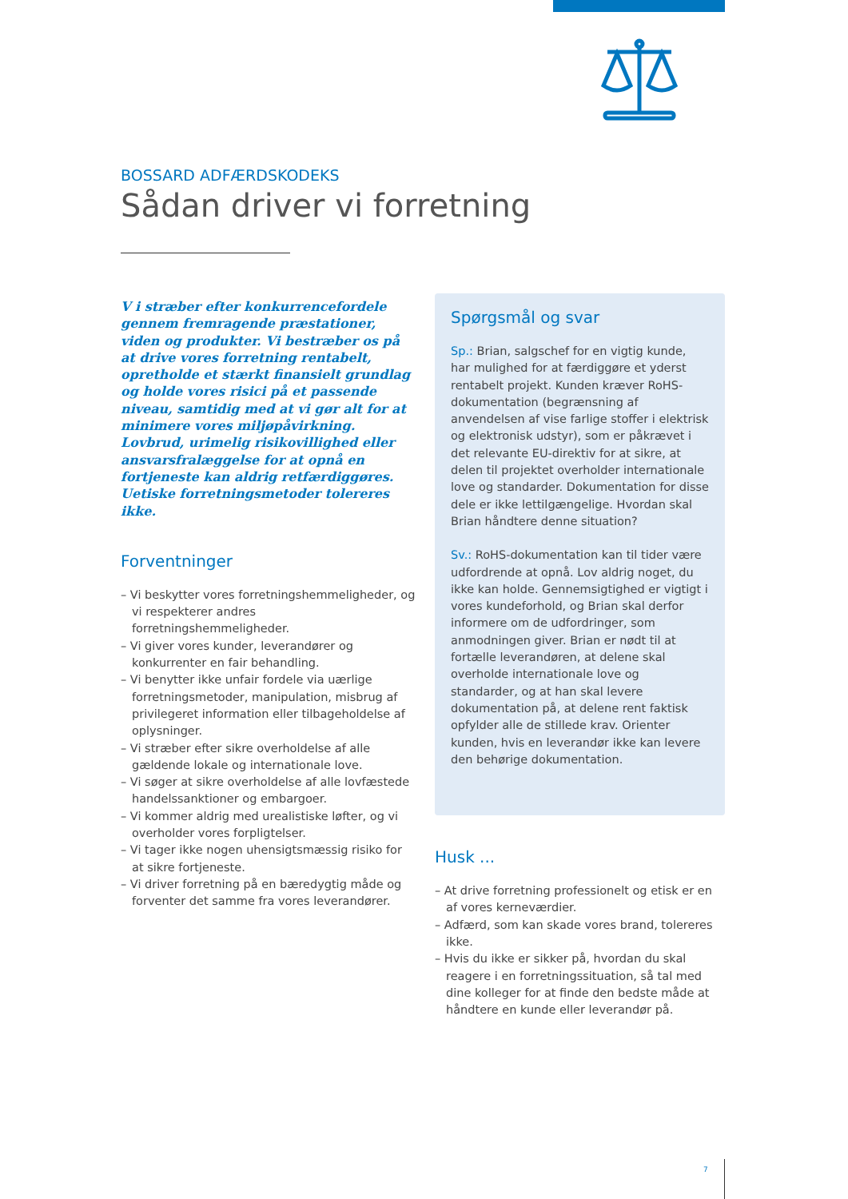BOSSARD ADFÆRDSKODEKS
Sådan driver vi forretning
V i stræber efter konkurrencefordele gennem fremragende præstationer, viden og produkter. Vi bestræber os på at drive vores forretning rentabelt, opretholde et stærkt finansielt grundlag og holde vores risici på et passende niveau, samtidig med at vi gør alt for at minimere vores miljøpåvirkning. Lovbrud, urimelig risikovillighed eller ansvarsfralæggelse for at opnå en fortjeneste kan aldrig retfærdiggøres. Uetiske forretningsmetoder tolereres ikke.
Forventninger
– Vi beskytter vores forretningshemmeligheder, og vi respekterer andres forretningshemmeligheder.
– Vi giver vores kunder, leverandører og konkurrenter en fair behandling.
– Vi benytter ikke unfair fordele via uærlige forretningsmetoder, manipulation, misbrug af privilegeret information eller tilbageholdelse af oplysninger.
– Vi stræber efter sikre overholdelse af alle gældende lokale og internationale love.
– Vi søger at sikre overholdelse af alle lovfæstede handelssanktioner og embargoer.
– Vi kommer aldrig med urealistiske løfter, og vi overholder vores forpligtelser.
– Vi tager ikke nogen uhensigtsmæssig risiko for at sikre fortjeneste.
– Vi driver forretning på en bæredygtig måde og forventer det samme fra vores leverandører.
Spørgsmål og svar
Sp.: Brian, salgschef for en vigtig kunde, har mulighed for at færdiggøre et yderst rentabelt projekt. Kunden kræver RoHS-dokumentation (begrænsning af anvendelsen af vise farlige stoffer i elektrisk og elektronisk udstyr), som er påkrævet i det relevante EU-direktiv for at sikre, at delen til projektet overholder internationale love og standarder. Dokumentation for disse dele er ikke lettilgængelige. Hvordan skal Brian håndtere denne situation?
Sv.: RoHS-dokumentation kan til tider være udfordrende at opnå. Lov aldrig noget, du ikke kan holde. Gennemsigtighed er vigtigt i vores kundeforhold, og Brian skal derfor informere om de udfordringer, som anmodningen giver. Brian er nødt til at fortælle leverandøren, at delene skal overholde internationale love og standarder, og at han skal levere dokumentation på, at delene rent faktisk opfylder alle de stillede krav. Orienter kunden, hvis en leverandør ikke kan levere den behørige dokumentation.
Husk ...
– At drive forretning professionelt og etisk er en af vores kerneværdier.
– Adfærd, som kan skade vores brand, tolereres ikke.
– Hvis du ikke er sikker på, hvordan du skal reagere i en forretningssituation, så tal med dine kolleger for at finde den bedste måde at håndtere en kunde eller leverandør på.
7